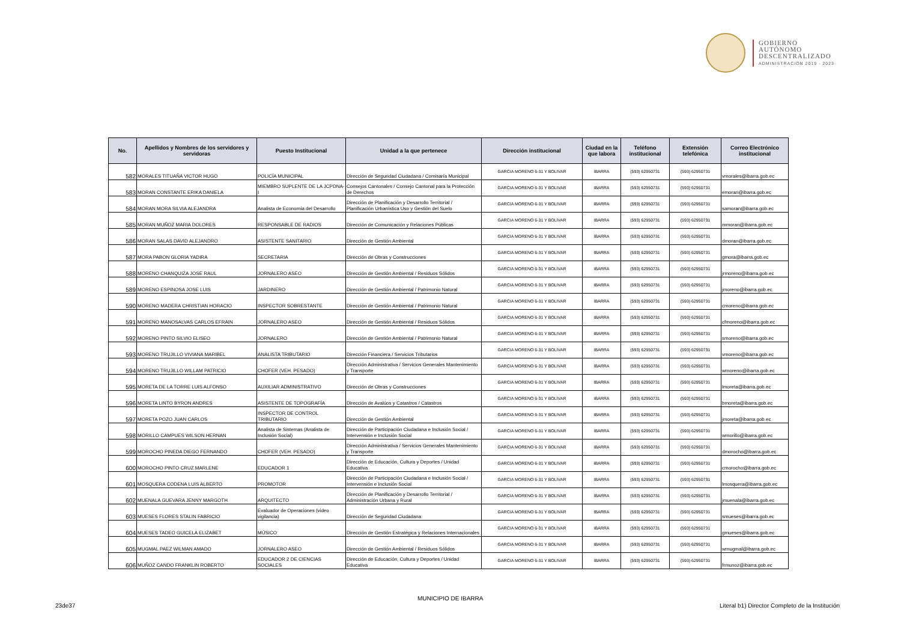GOBIERNO
AUTÓNOMO
DESCENTRALIZADO
ADMINISTRACIÓN 2019 - 2023
| No. | Apellidos y Nombres de los servidores y servidoras | Puesto Institucional | Unidad a la que pertenece | Dirección institucional | Ciudad en la que labora | Teléfono institucional | Extensión telefónica | Correo Electrónico institucional |
| --- | --- | --- | --- | --- | --- | --- | --- | --- |
| 582 | MORALES TITUAÑA VICTOR HUGO | POLICÍA MUNICIPAL | Dirección de Seguridad Ciudadana / Comisaría Municipal | GARCIA MORENO 6-31 Y BOLIVAR | IBARRA | (593) 62950731 | (593) 62950731 | vmorales@ibarra.gob.ec |
| 583 | MORAN CONSTANTE ERIKA DANIELA | MIEMBRO SUPLENTE DE LA JCPDNA-I | Consejos Cantonales / Consejo Cantonal para la Protección de Derechos | GARCIA MORENO 6-31 Y BOLIVAR | IBARRA | (593) 62950731 | (593) 62950731 | emoran@ibarra.gob.ec |
| 584 | MORAN MORA SILVIA ALEJANDRA | Analista de Economía del Desarrollo | Dirección de Planificación y Desarrollo Territorial / Planificación Urbanística Uso y Gestión del Suelo | GARCIA MORENO 6-31 Y BOLIVAR | IBARRA | (593) 62950731 | (593) 62950731 | samoran@ibarra.gob.ec |
| 585 | MORAN MUÑOZ MARIA DOLORES | RESPONSABLE DE RADIOS | Dirección de Comunicación y Relaciones Públicas | GARCIA MORENO 6-31 Y BOLIVAR | IBARRA | (593) 62950731 | (593) 62950731 | mmoran@ibarra.gob.ec |
| 586 | MORAN SALAS DAVID ALEJANDRO | ASISTENTE SANITARIO | Dirección de Gestión Ambiental | GARCIA MORENO 6-31 Y BOLIVAR | IBARRA | (593) 62950731 | (593) 62950731 | dmoran@ibarra.gob.ec |
| 587 | MORA PABON GLORIA YADIRA | SECRETARIA | Dirección de Obras y Construcciones | GARCIA MORENO 6-31 Y BOLIVAR | IBARRA | (593) 62950731 | (593) 62950731 | gmora@ibarra.gob.ec |
| 588 | MORENO CHANQUIZA JOSE RAUL | JORNALERO ASEO | Dirección de Gestión Ambiental / Residuos Sólidos | GARCIA MORENO 6-31 Y BOLIVAR | IBARRA | (593) 62950731 | (593) 62950731 | jrmoreno@ibarra.gob.ec |
| 589 | MORENO ESPINOSA JOSE LUIS | JARDINERO | Dirección de Gestión Ambiental / Patrimonio Natural | GARCIA MORENO 6-31 Y BOLIVAR | IBARRA | (593) 62950731 | (593) 62950731 | jmoreno@ibarra.gob.ec |
| 590 | MORENO MADERA CHRISTIAN HORACIO | INSPECTOR SOBRESTANTE | Dirección de Gestión Ambiental / Patrimonio Natural | GARCIA MORENO 6-31 Y BOLIVAR | IBARRA | (593) 62950731 | (593) 62950731 | cmoreno@ibarra.gob.ec |
| 591 | MORENO MANOSALVAS CARLOS EFRAIN | JORNALERO ASEO | Dirección de Gestión Ambiental / Residuos Sólidos | GARCIA MORENO 6-31 Y BOLIVAR | IBARRA | (593) 62950731 | (593) 62950731 | cfmoreno@ibarra.gob.ec |
| 592 | MORENO PINTO SILVIO ELISEO | JORNALERO | Dirección de Gestión Ambiental / Patrimonio Natural | GARCIA MORENO 6-31 Y BOLIVAR | IBARRA | (593) 62950731 | (593) 62950731 | smoreno@ibarra.gob.ec |
| 593 | MORENO TRUJILLO VIVIANA MARIBEL | ANALISTA TRIBUTARIO | Dirección Financiera / Servicios Tributarios | GARCIA MORENO 6-31 Y BOLIVAR | IBARRA | (593) 62950731 | (593) 62950731 | vmoreno@ibarra.gob.ec |
| 594 | MORENO TRUJILLO WILLAM PATRICIO | CHOFER (VEH. PESADO) | Dirección Administrativa / Servicios Generales Mantenimiento y Transporte | GARCIA MORENO 6-31 Y BOLIVAR | IBARRA | (593) 62950731 | (593) 62950731 | wmoreno@ibarra.gob.ec |
| 595 | MORETA DE LA TORRE LUIS ALFONSO | AUXILIAR ADMINISTRATIVO | Dirección de Obras y Construcciones | GARCIA MORENO 6-31 Y BOLIVAR | IBARRA | (593) 62950731 | (593) 62950731 | lmoreta@ibarra.gob.ec |
| 596 | MORETA LINTO BYRON ANDRES | ASISTENTE DE TOPOGRAFÍA | Dirección de Avalúos y Catastros / Catastros | GARCIA MORENO 6-31 Y BOLIVAR | IBARRA | (593) 62950731 | (593) 62950731 | bmoreta@ibarra.gob.ec |
| 597 | MORETA POZO JUAN CARLOS | INSPECTOR DE CONTROL TRIBUTARIO | Dirección de Gestión Ambiental | GARCIA MORENO 6-31 Y BOLIVAR | IBARRA | (593) 62950731 | (593) 62950731 | jmoreta@ibarra.gob.ec |
| 598 | MORILLO CAMPUES WILSON HERNAN | Analista de Sistemas (Analista de Inclusión Social) | Dirección de Participación Ciudadana e Inclusión Social / Intervensión e Inclusión Social | GARCIA MORENO 6-31 Y BOLIVAR | IBARRA | (593) 62950731 | (593) 62950731 | wmorillo@ibarra.gob.ec |
| 599 | MOROCHO PINEDA DIEGO FERNANDO | CHOFER (VEH. PESADO) | Dirección Administrativa / Servicios Generales Mantenimiento y Transporte | GARCIA MORENO 6-31 Y BOLIVAR | IBARRA | (593) 62950731 | (593) 62950731 | dmorocho@ibarra.gob.ec |
| 600 | MOROCHO PINTO CRUZ MARLENE | EDUCADOR 1 | Dirección de Educación, Cultura y Deportes / Unidad Educativa | GARCIA MORENO 6-31 Y BOLIVAR | IBARRA | (593) 62950731 | (593) 62950731 | cmorocho@ibarra.gob.ec |
| 601 | MOSQUERA CODENA LUIS ALBERTO | PROMOTOR | Dirección de Participación Ciudadana e Inclusión Social / Intervensión e Inclusión Social | GARCIA MORENO 6-31 Y BOLIVAR | IBARRA | (593) 62950731 | (593) 62950731 | lmosquera@ibarra.gob.ec |
| 602 | MUENALA GUEVARA JENNY MARGOTH | ARQUITECTO | Dirección de Planificación y Desarrollo Territorial / Administración Urbana y Rural | GARCIA MORENO 6-31 Y BOLIVAR | IBARRA | (593) 62950731 | (593) 62950731 | jmuenala@ibarra.gob.ec |
| 603 | MUESES FLORES STALIN FABRICIO | Evaluador de Operaciones (video vigilancia) | Dirección de Seguridad Ciudadana | GARCIA MORENO 6-31 Y BOLIVAR | IBARRA | (593) 62950731 | (593) 62950731 | smueses@ibarra.gob.ec |
| 604 | MUESES TADEO GUICELA ELIZABET | MÚSICO | Dirección de Gestión Estratégica y Relaciones Internacionales | GARCIA MORENO 6-31 Y BOLIVAR | IBARRA | (593) 62950731 | (593) 62950731 | gmueses@ibarra.gob.ec |
| 605 | MUGMAL PAEZ WILMAN AMADO | JORNALERO ASEO | Dirección de Gestión Ambiental / Residuos Sólidos | GARCIA MORENO 6-31 Y BOLIVAR | IBARRA | (593) 62950731 | (593) 62950731 | wmugmal@ibarra.gob.ec |
| 606 | MUÑOZ CANDO FRANKLIN ROBERTO | EDUCADOR 2 DE CIENCIAS SOCIALES | Dirección de Educación, Cultura y Deportes / Unidad Educativa | GARCIA MORENO 6-31 Y BOLIVAR | IBARRA | (593) 62950731 | (593) 62950731 | frmunoz@ibarra.gob.ec |
MUNICIPIO DE IBARRA
23de37
Literal b1) Director Completo de la Institución